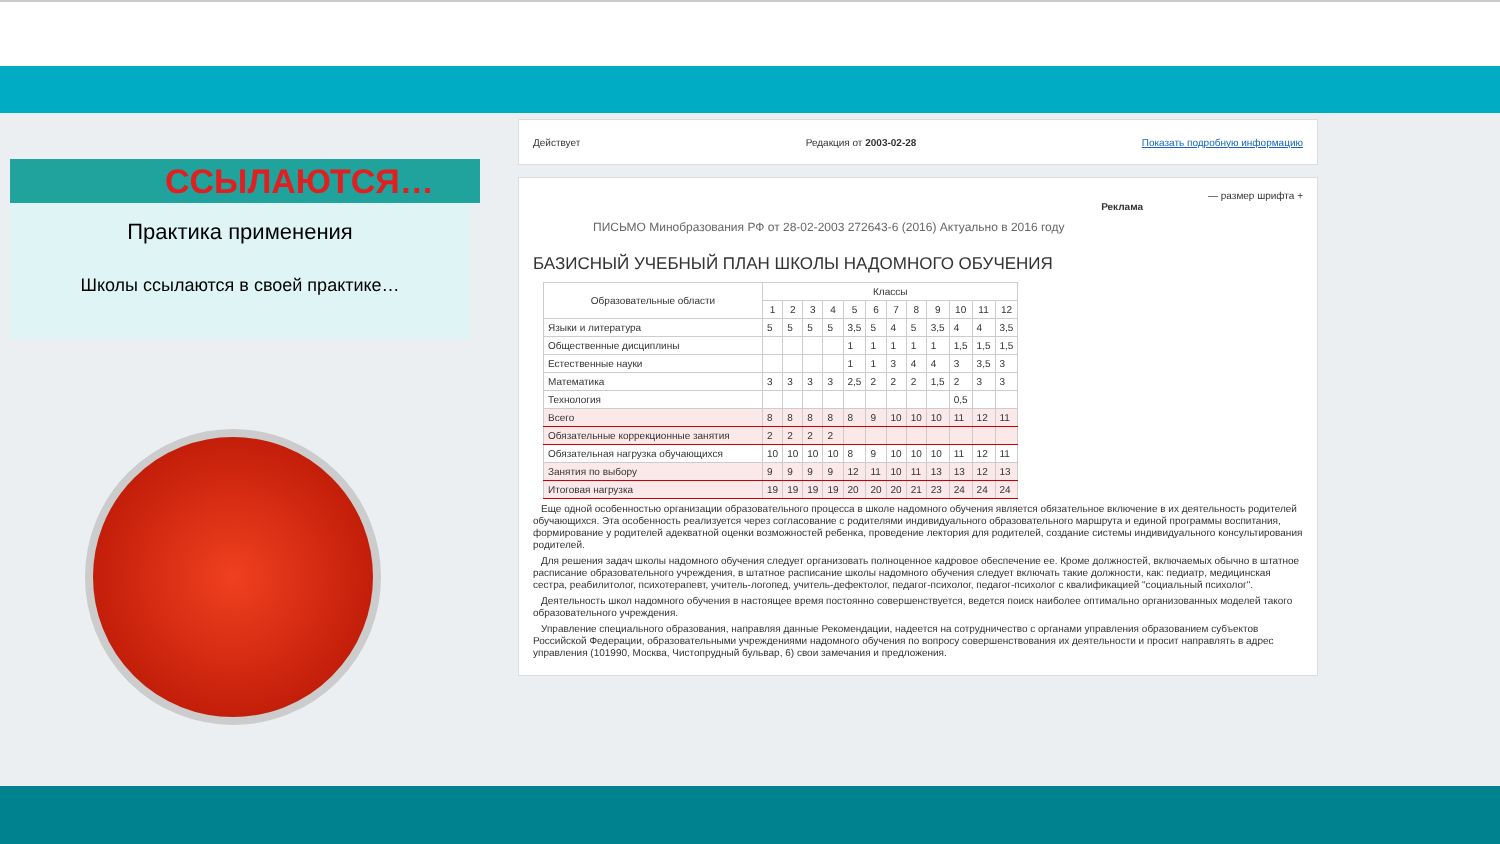ССЫЛАЮТСЯ…
Практика применения
Школы ссылаются в своей практике…
Действует Редакция от 2003-02-28 Показать подробную информацию
— размер шрифта +
Реклама
ПИСЬМО Минобразования РФ от 28-02-2003 272643-6 (2016) Актуально в 2016 году
БАЗИСНЫЙ УЧЕБНЫЙ ПЛАН ШКОЛЫ НАДОМНОГО ОБУЧЕНИЯ
| Образовательные области | Классы | | | | | | | | | | | |
| --- | --- | --- | --- | --- | --- | --- | --- | --- | --- | --- | --- | --- |
| | 1 | 2 | 3 | 4 | 5 | 6 | 7 | 8 | 9 | 10 | 11 | 12 |
| Языки и литература | 5 | 5 | 5 | 5 | 3,5 | 5 | 4 | 5 | 3,5 | 4 | 4 | 3,5 |
| Общественные дисциплины | | | | | 1 | 1 | 1 | 1 | 1 | 1,5 | 1,5 | 1,5 |
| Естественные науки | | | | | 1 | 1 | 3 | 4 | 4 | 3 | 3,5 | 3 |
| Математика | 3 | 3 | 3 | 3 | 2,5 | 2 | 2 | 2 | 1,5 | 2 | 3 | 3 |
| Технология | | | | | | | | | | 0,5 | | |
| Всего | 8 | 8 | 8 | 8 | 8 | 9 | 10 | 10 | 10 | 11 | 12 | 11 |
| Обязательные коррекционные занятия | 2 | 2 | 2 | 2 | | | | | | | | |
| Обязательная нагрузка обучающихся | 10 | 10 | 10 | 10 | 8 | 9 | 10 | 10 | 10 | 11 | 12 | 11 |
| Занятия по выбору | 9 | 9 | 9 | 9 | 12 | 11 | 10 | 11 | 13 | 13 | 12 | 13 |
| Итоговая нагрузка | 19 | 19 | 19 | 19 | 20 | 20 | 20 | 21 | 23 | 24 | 24 | 24 |
Еще одной особенностью организации образовательного процесса в школе надомного обучения является обязательное включение в их деятельность родителей обучающихся. Эта особенность реализуется через согласование с родителями индивидуального образовательного маршрута и единой программы воспитания, формирование у родителей адекватной оценки возможностей ребенка, проведение лектория для родителей, создание системы индивидуального консультирования родителей.
Для решения задач школы надомного обучения следует организовать полноценное кадровое обеспечение ее. Кроме должностей, включаемых обычно в штатное расписание образовательного учреждения, в штатное расписание школы надомного обучения следует включать такие должности, как: педиатр, медицинская сестра, реабилитолог, психотерапевт, учитель-логопед, учитель-дефектолог, педагог-психолог, педагог-психолог с квалификацией "социальный психолог".
Деятельность школ надомного обучения в настоящее время постоянно совершенствуется, ведется поиск наиболее оптимально организованных моделей такого образовательного учреждения.
Управление специального образования, направляя данные Рекомендации, надеется на сотрудничество с органами управления образованием субъектов Российской Федерации, образовательными учреждениями надомного обучения по вопросу совершенствования их деятельности и просит направлять в адрес управления (101990, Москва, Чистопрудный бульвар, 6) свои замечания и предложения.